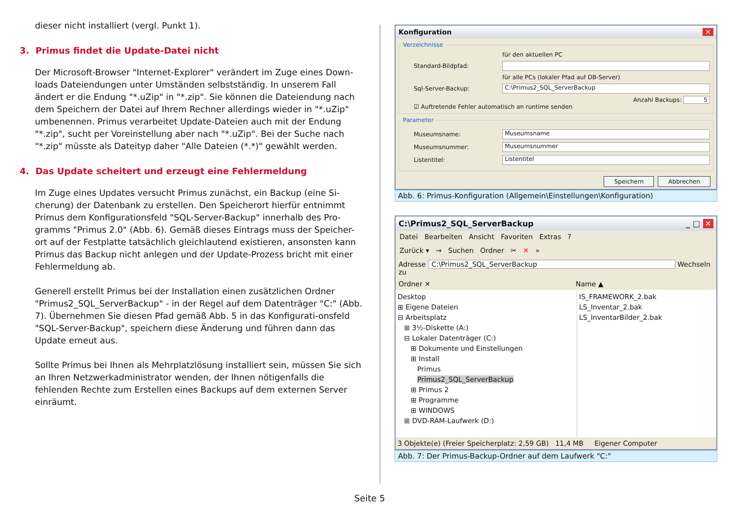dieser nicht installiert (vergl. Punkt 1).
3. Primus findet die Update-Datei nicht
Der Microsoft-Browser "Internet-Explorer" verändert im Zuge eines Down-loads Dateiendungen unter Umständen selbstständig. In unserem Fall ändert er die Endung "*.uZip" in "*.zip". Sie können die Dateiendung nach dem Speichern der Datei auf Ihrem Rechner allerdings wieder in "*.uZip" umbenennen. Primus verarbeitet Update-Dateien auch mit der Endung "*.zip", sucht per Voreinstellung aber nach "*.uZip". Bei der Suche nach "*.zip" müsste als Dateityp daher "Alle Dateien (*.*)" gewählt werden.
4. Das Update scheitert und erzeugt eine Fehlermeldung
Im Zuge eines Updates versucht Primus zunächst, ein Backup (eine Si-cherung) der Datenbank zu erstellen. Den Speicherort hierfür entnimmt Primus dem Konfigurationsfeld "SQL-Server-Backup" innerhalb des Pro-gramms "Primus 2.0" (Abb. 6). Gemäß dieses Eintrags muss der Speicher-ort auf der Festplatte tatsächlich gleichlautend existieren, ansonsten kann Primus das Backup nicht anlegen und der Update-Prozess bricht mit einer Fehlermeldung ab.
Generell erstellt Primus bei der Installation einen zusätzlichen Ordner "Primus2_SQL_ServerBackup" - in der Regel auf dem Datenträger "C:" (Abb. 7). Übernehmen Sie diesen Pfad gemäß Abb. 5 in das Konfigurati-onsfeld "SQL-Server-Backup", speichern diese Änderung und führen dann das Update erneut aus.
Sollte Primus bei Ihnen als Mehrplatzlösung installiert sein, müssen Sie sich an Ihren Netzwerkadministrator wenden, der Ihnen nötigenfalls die fehlenden Rechte zum Erstellen eines Backups auf dem externen Server einräumt.
Konfiguration ✕
Verzeichnisse
für den aktuellen PC
Standard-Bildpfad:
für alle PCs (lokaler Pfad auf DB-Server)
Sql-Server-Backup:
C:\Primus2_SQL_ServerBackup
Anzahl Backups: 5
☑ Auftretende Fehler automatisch an runtime senden
Parameter
Museumsname:
Museumsname
Museumsnummer:
Museumsnummer
Listentitel:
Listentitel
Speichern Abbrechen
Abb. 6: Primus-Konfiguration (Allgemein\Einstellungen\Konfiguration)
C:\Primus2_SQL_ServerBackup _ □ ✕
Datei Bearbeiten Ansicht Favoriten Extras ?
Zurück ▾ → Suchen Ordner ✂ ✕ »
Adresse C:\Primus2_SQL_ServerBackup Wechseln zu
Ordner ✕ Name ▲
Desktop
⊞ Eigene Dateien
⊟ Arbeitsplatz
⊞ 3½-Diskette (A:)
⊟ Lokaler Datenträger (C:)
⊞ Dokumente und Einstellungen
⊞ Install
Primus
Primus2_SQL_ServerBackup
⊞ Primus 2
⊞ Programme
⊞ WINDOWS
⊞ DVD-RAM-Laufwerk (D:)
IS_FRAMEWORK_2.bak
LS_Inventar_2.bak
LS_InventarBilder_2.bak
3 Objekte(e) (Freier Speicherplatz: 2,59 GB) 11,4 MB Eigener Computer
Abb. 7: Der Primus-Backup-Ordner auf dem Laufwerk "C:"
Seite 5